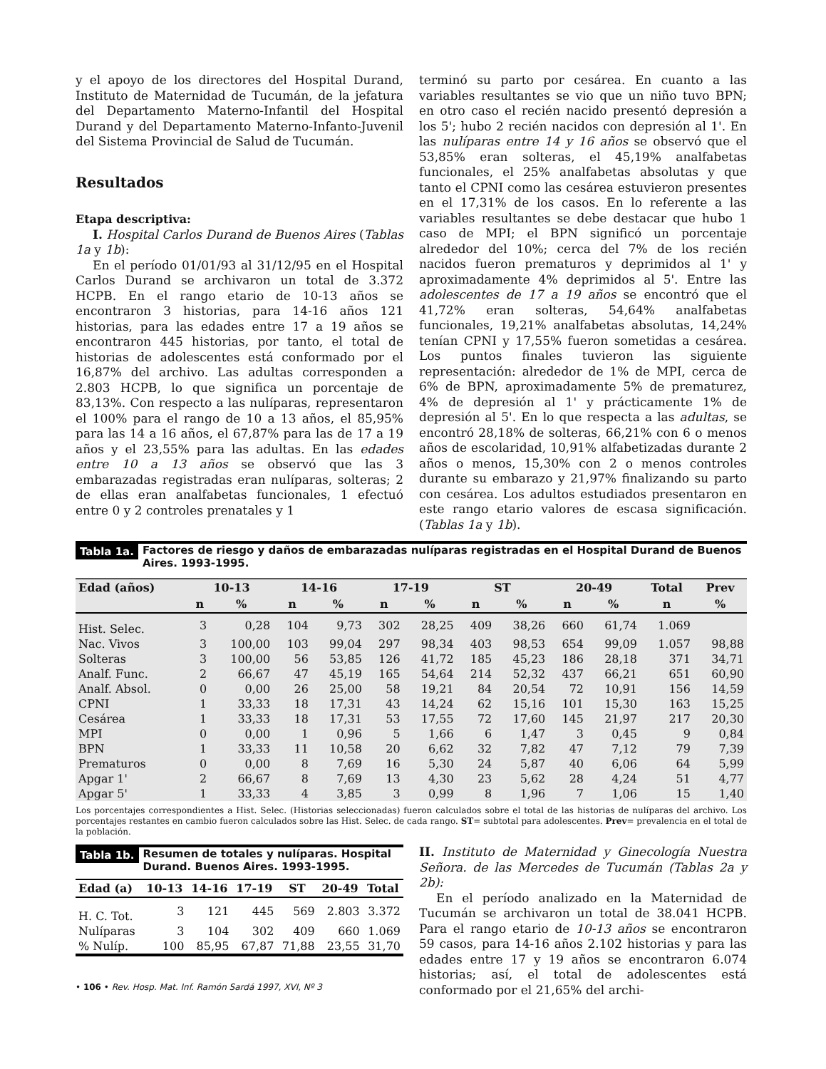y el apoyo de los directores del Hospital Durand, Instituto de Maternidad de Tucumán, de la jefatura del Departamento Materno-Infantil del Hospital Durand y del Departamento Materno-Infanto-Juvenil del Sistema Provincial de Salud de Tucumán.
Resultados
Etapa descriptiva:
I. Hospital Carlos Durand de Buenos Aires (Tablas 1a y 1b):
En el período 01/01/93 al 31/12/95 en el Hospital Carlos Durand se archivaron un total de 3.372 HCPB. En el rango etario de 10-13 años se encontraron 3 historias, para 14-16 años 121 historias, para las edades entre 17 a 19 años se encontraron 445 historias, por tanto, el total de historias de adolescentes está conformado por el 16,87% del archivo. Las adultas corresponden a 2.803 HCPB, lo que significa un porcentaje de 83,13%. Con respecto a las nulíparas, representaron el 100% para el rango de 10 a 13 años, el 85,95% para las 14 a 16 años, el 67,87% para las de 17 a 19 años y el 23,55% para las adultas. En las edades entre 10 a 13 años se observó que las 3 embarazadas registradas eran nulíparas, solteras; 2 de ellas eran analfabetas funcionales, 1 efectuó entre 0 y 2 controles prenatales y 1
terminó su parto por cesárea. En cuanto a las variables resultantes se vio que un niño tuvo BPN; en otro caso el recién nacido presentó depresión a los 5'; hubo 2 recién nacidos con depresión al 1'. En las nulíparas entre 14 y 16 años se observó que el 53,85% eran solteras, el 45,19% analfabetas funcionales, el 25% analfabetas absolutas y que tanto el CPNI como las cesárea estuvieron presentes en el 17,31% de los casos. En lo referente a las variables resultantes se debe destacar que hubo 1 caso de MPI; el BPN significó un porcentaje alrededor del 10%; cerca del 7% de los recién nacidos fueron prematuros y deprimidos al 1' y aproximadamente 4% deprimidos al 5'. Entre las adolescentes de 17 a 19 años se encontró que el 41,72% eran solteras, 54,64% analfabetas funcionales, 19,21% analfabetas absolutas, 14,24% tenían CPNI y 17,55% fueron sometidas a cesárea. Los puntos finales tuvieron las siguiente representación: alrededor de 1% de MPI, cerca de 6% de BPN, aproximadamente 5% de prematurez, 4% de depresión al 1' y prácticamente 1% de depresión al 5'. En lo que respecta a las adultas, se encontró 28,18% de solteras, 66,21% con 6 o menos años de escolaridad, 10,91% alfabetizadas durante 2 años o menos, 15,30% con 2 o menos controles durante su embarazo y 21,97% finalizando su parto con cesárea. Los adultos estudiados presentaron en este rango etario valores de escasa significación. (Tablas 1a y 1b).
Tabla 1a. Factores de riesgo y daños de embarazadas nulíparas registradas en el Hospital Durand de Buenos Aires. 1993-1995.
| Edad (años) | 10-13 | | 14-16 | | 17-19 | | ST | | 20-49 | | Total | Prev |
| --- | --- | --- | --- | --- | --- | --- | --- | --- | --- | --- | --- | --- |
| | n | % | n | % | n | % | n | % | n | % | n | % |
| Hist. Selec. | 3 | 0,28 | 104 | 9,73 | 302 | 28,25 | 409 | 38,26 | 660 | 61,74 | 1.069 | |
| Nac. Vivos | 3 | 100,00 | 103 | 99,04 | 297 | 98,34 | 403 | 98,53 | 654 | 99,09 | 1.057 | 98,88 |
| Solteras | 3 | 100,00 | 56 | 53,85 | 126 | 41,72 | 185 | 45,23 | 186 | 28,18 | 371 | 34,71 |
| Analf. Func. | 2 | 66,67 | 47 | 45,19 | 165 | 54,64 | 214 | 52,32 | 437 | 66,21 | 651 | 60,90 |
| Analf. Absol. | 0 | 0,00 | 26 | 25,00 | 58 | 19,21 | 84 | 20,54 | 72 | 10,91 | 156 | 14,59 |
| CPNI | 1 | 33,33 | 18 | 17,31 | 43 | 14,24 | 62 | 15,16 | 101 | 15,30 | 163 | 15,25 |
| Cesárea | 1 | 33,33 | 18 | 17,31 | 53 | 17,55 | 72 | 17,60 | 145 | 21,97 | 217 | 20,30 |
| MPI | 0 | 0,00 | 1 | 0,96 | 5 | 1,66 | 6 | 1,47 | 3 | 0,45 | 9 | 0,84 |
| BPN | 1 | 33,33 | 11 | 10,58 | 20 | 6,62 | 32 | 7,82 | 47 | 7,12 | 79 | 7,39 |
| Prematuros | 0 | 0,00 | 8 | 7,69 | 16 | 5,30 | 24 | 5,87 | 40 | 6,06 | 64 | 5,99 |
| Apgar 1' | 2 | 66,67 | 8 | 7,69 | 13 | 4,30 | 23 | 5,62 | 28 | 4,24 | 51 | 4,77 |
| Apgar 5' | 1 | 33,33 | 4 | 3,85 | 3 | 0,99 | 8 | 1,96 | 7 | 1,06 | 15 | 1,40 |
Los porcentajes correspondientes a Hist. Selec. (Historias seleccionadas) fueron calculados sobre el total de las historias de nulíparas del archivo. Los porcentajes restantes en cambio fueron calculados sobre las Hist. Selec. de cada rango. ST= subtotal para adolescentes. Prev= prevalencia en el total de la población.
Tabla 1b. Resumen de totales y nulíparas. Hospital Durand. Buenos Aires. 1993-1995.
| Edad (a) | 10-13 | 14-16 | 17-19 | ST | 20-49 | Total |
| --- | --- | --- | --- | --- | --- | --- |
| H. C. Tot. | 3 | 121 | 445 | 569 | 2.803 | 3.372 |
| Nulíparas | 3 | 104 | 302 | 409 | 660 | 1.069 |
| % Nulíp. | 100 | 85,95 | 67,87 | 71,88 | 23,55 | 31,70 |
II. Instituto de Maternidad y Ginecología Nuestra Señora. de las Mercedes de Tucumán (Tablas 2a y 2b):
En el período analizado en la Maternidad de Tucumán se archivaron un total de 38.041 HCPB. Para el rango etario de 10-13 años se encontraron 59 casos, para 14-16 años 2.102 historias y para las edades entre 17 y 19 años se encontraron 6.074 historias; así, el total de adolescentes está conformado por el 21,65% del archi-
• 106 • Rev. Hosp. Mat. Inf. Ramón Sardá 1997, XVI, Nº 3